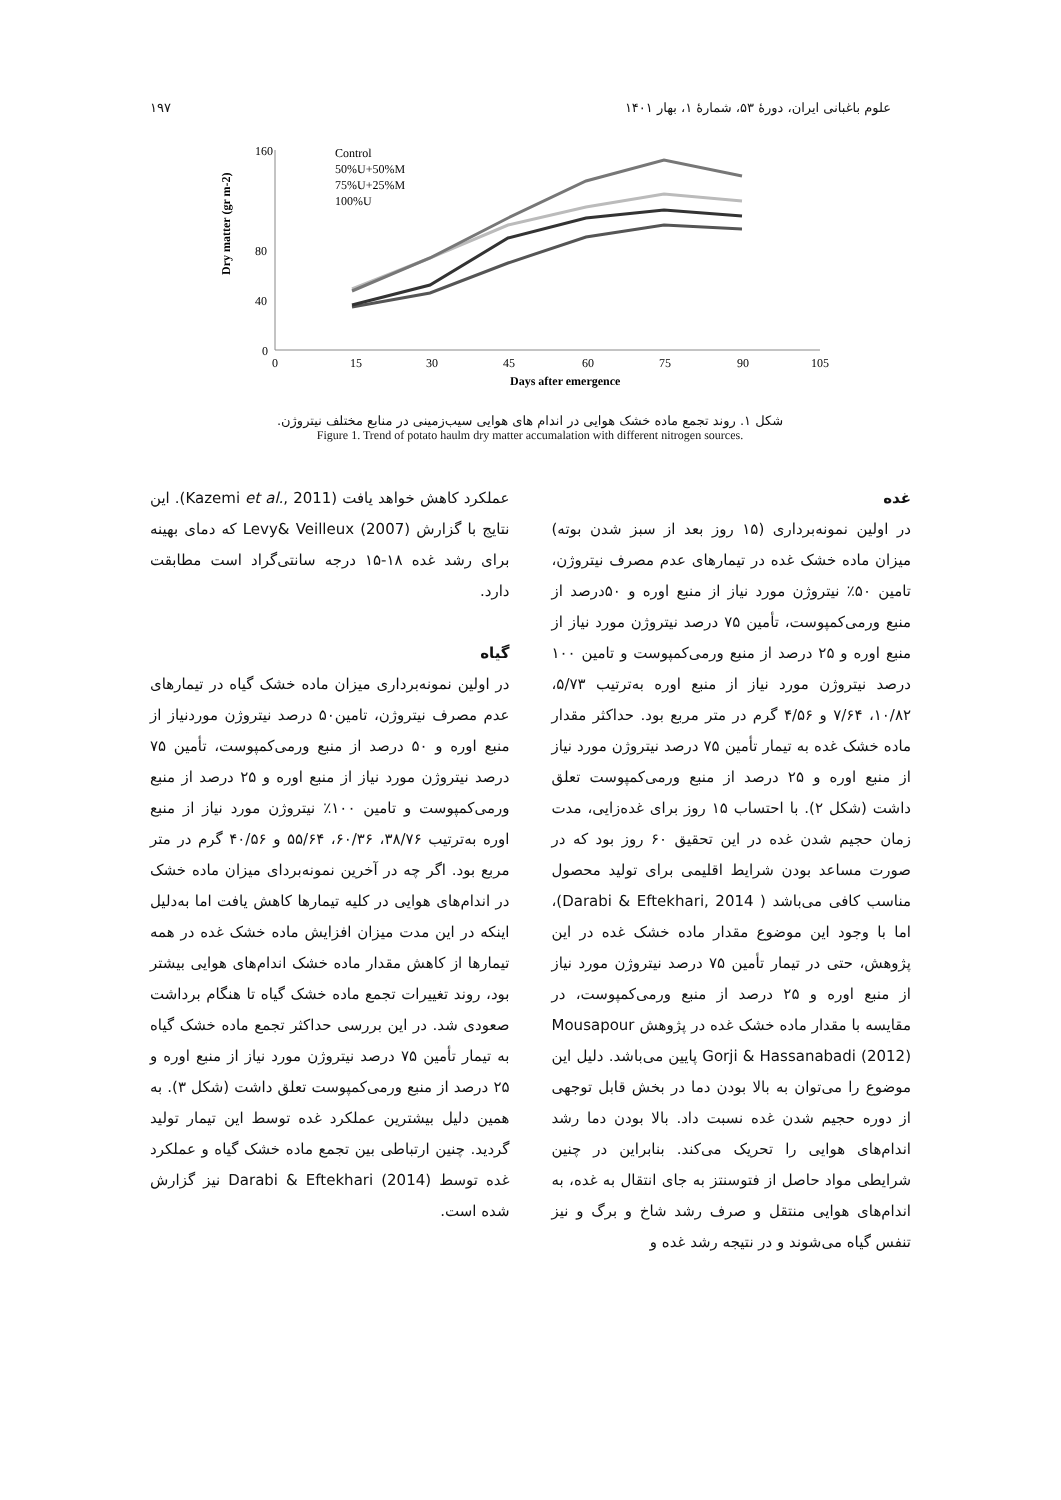علوم باغبانی ایران، دورهٔ ۵۳، شمارهٔ ۱، بهار ۱۴۰۱ ۱۹۷
160
80
40
0
Dry matter (gr m-2)
0
15
30
45
60
75
90
105
Days after emergence
Control
50%U+50%M
75%U+25%M
100%U
شکل ۱. روند تجمع ماده خشک هوایی در اندام های هوایی سیب‌زمینی در منابع مختلف نیتروژن.
Figure 1. Trend of potato haulm dry matter accumalation with different nitrogen sources.
غده
در اولین نمونه‌برداری (۱۵ روز بعد از سبز شدن بوته) میزان ماده خشک غده در تیمارهای عدم مصرف نیتروژن، تامین ۵۰٪ نیتروژن مورد نیاز از منبع اوره و ۵۰درصد از منبع ورمی‌کمپوست، تأمین ۷۵ درصد نیتروژن مورد نیاز از منبع اوره و ۲۵ درصد از منبع ورمی‌کمپوست و تامین ۱۰۰ درصد نیتروژن مورد نیاز از منبع اوره به‌ترتیب ۵/۷۳، ۱۰/۸۲، ۷/۶۴ و ۴/۵۶ گرم در متر مربع بود. حداکثر مقدار ماده خشک غده به تیمار تأمین ۷۵ درصد نیتروژن مورد نیاز از منبع اوره و ۲۵ درصد از منبع ورمی‌کمپوست تعلق داشت (شکل ۲). با احتساب ۱۵ روز برای غده‌زایی، مدت زمان حجیم شدن غده در این تحقیق ۶۰ روز بود که در صورت مساعد بودن شرایط اقلیمی برای تولید محصول مناسب کافی می‌باشد ( Darabi & Eftekhari, 2014)، اما با وجود این موضوع مقدار ماده خشک غده در این پژوهش، حتی در تیمار تأمین ۷۵ درصد نیتروژن مورد نیاز از منبع اوره و ۲۵ درصد از منبع ورمی‌کمپوست، در مقایسه با مقدار ماده خشک غده در پژوهش Mousapour Gorji & Hassanabadi (2012) پایین می‌باشد. دلیل این موضوع را می‌توان به بالا بودن دما در بخش قابل توجهی از دوره حجیم شدن غده نسبت داد. بالا بودن دما رشد اندام‌های هوایی را تحریک می‌کند. بنابراین در چنین شرایطی مواد حاصل از فتوسنتز به جای انتقال به غده، به اندام‌های هوایی منتقل و صرف رشد شاخ و برگ و نیز تنفس گیاه می‌شوند و در نتیجه رشد غده و
عملکرد کاهش خواهد یافت (Kazemi et al., 2011). این نتایج با گزارش Levy& Veilleux (2007) که دمای بهینه برای رشد غده ۱۸-۱۵ درجه سانتی‌گراد است مطابقت دارد.
گیاه
در اولین نمونه‌برداری میزان ماده خشک گیاه در تیمارهای عدم مصرف نیتروژن، تامین۵۰ درصد نیتروژن موردنیاز از منبع اوره و ۵۰ درصد از منبع ورمی‌کمپوست، تأمین ۷۵ درصد نیتروژن مورد نیاز از منبع اوره و ۲۵ درصد از منبع ورمی‌کمپوست و تامین ۱۰۰٪ نیتروژن مورد نیاز از منبع اوره به‌ترتیب ۳۸/۷۶، ۶۰/۳۶، ۵۵/۶۴ و ۴۰/۵۶ گرم در متر مربع بود. اگر چه در آخرین نمونه‌بردای میزان ماده خشک در اندام‌های هوایی در کلیه تیمارها کاهش یافت اما به‌دلیل اینکه در این مدت میزان افزایش ماده خشک غده در همه تیمارها از کاهش مقدار ماده خشک اندام‌های هوایی بیشتر بود، روند تغییرات تجمع ماده خشک گیاه تا هنگام برداشت صعودی شد. در این بررسی حداکثر تجمع ماده خشک گیاه به تیمار تأمین ۷۵ درصد نیتروژن مورد نیاز از منبع اوره و ۲۵ درصد از منبع ورمی‌کمپوست تعلق داشت (شکل ۳). به همین دلیل بیشترین عملکرد غده توسط این تیمار تولید گردید. چنین ارتباطی بین تجمع ماده خشک گیاه و عملکرد غده توسط Darabi & Eftekhari (2014) نیز گزارش شده است.